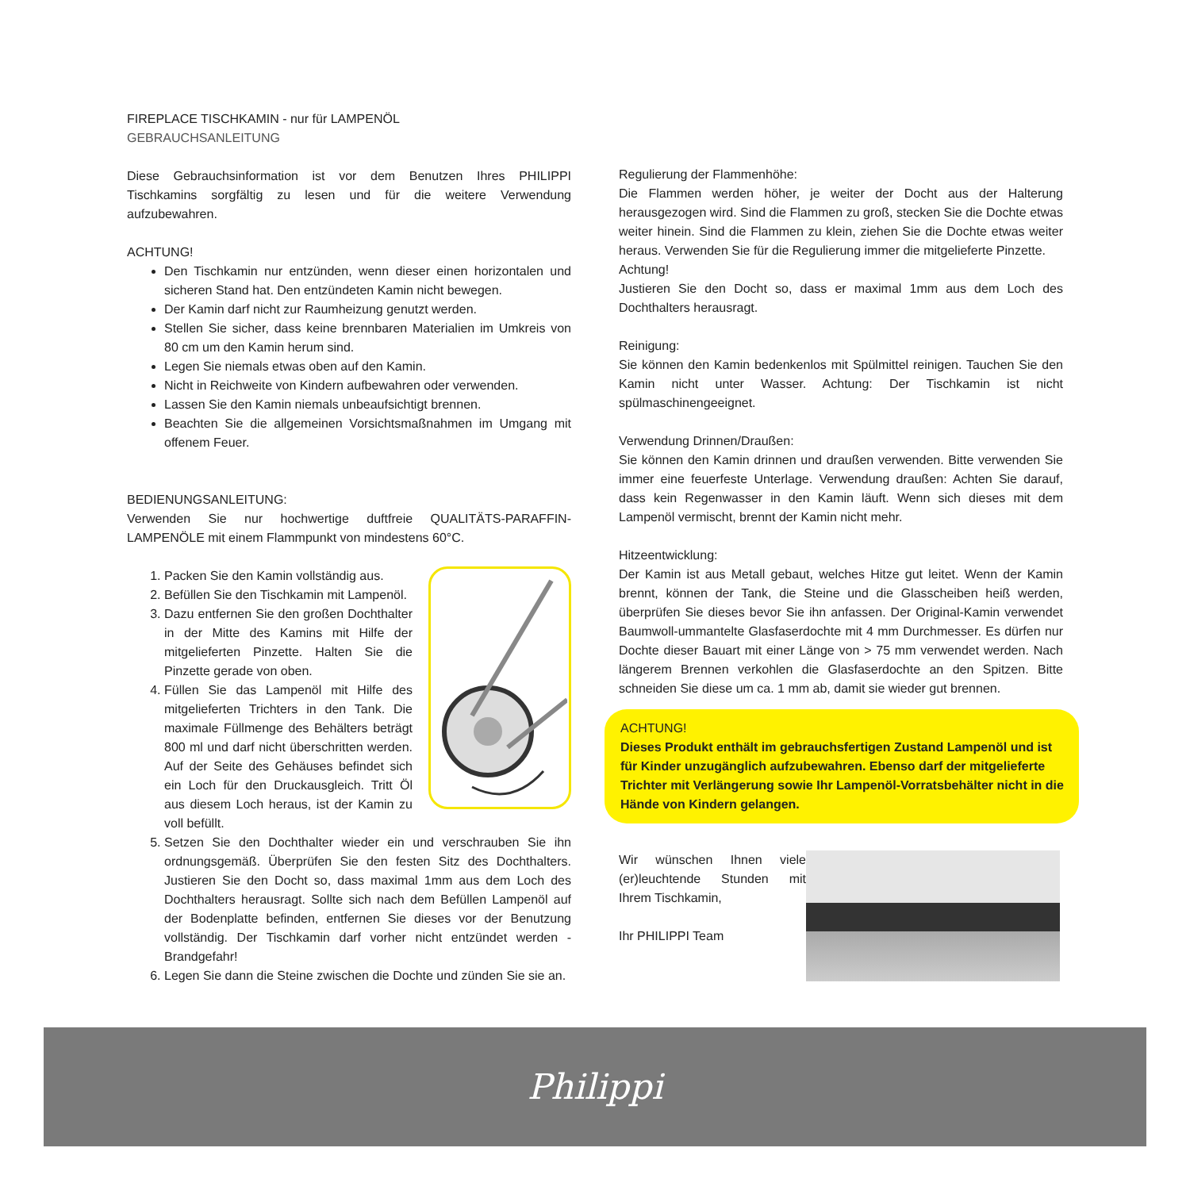FIREPLACE TISCHKAMIN - nur für LAMPENÖL
GEBRAUCHSANLEITUNG
Diese Gebrauchsinformation ist vor dem Benutzen Ihres PHILIPPI Tischkamins sorgfältig zu lesen und für die weitere Verwendung aufzubewahren.
ACHTUNG!
Den Tischkamin nur entzünden, wenn dieser einen horizontalen und sicheren Stand hat. Den entzündeten Kamin nicht bewegen.
Der Kamin darf nicht zur Raumheizung genutzt werden.
Stellen Sie sicher, dass keine brennbaren Materialien im Umkreis von 80 cm um den Kamin herum sind.
Legen Sie niemals etwas oben auf den Kamin.
Nicht in Reichweite von Kindern aufbewahren oder verwenden.
Lassen Sie den Kamin niemals unbeaufsichtigt brennen.
Beachten Sie die allgemeinen Vorsichtsmaßnahmen im Umgang mit offenem Feuer.
BEDIENUNGSANLEITUNG:
Verwenden Sie nur hochwertige duftfreie QUALITÄTS-PARAFFIN-LAMPENÖLE mit einem Flammpunkt von mindestens 60°C.
1. Packen Sie den Kamin vollständig aus.
2. Befüllen Sie den Tischkamin mit Lampenöl.
3. Dazu entfernen Sie den großen Dochthalter in der Mitte des Kamins mit Hilfe der mitgelieferten Pinzette. Halten Sie die Pinzette gerade von oben.
4. Füllen Sie das Lampenöl mit Hilfe des mitgelieferten Trichters in den Tank. Die maximale Füllmenge des Behälters beträgt 800 ml und darf nicht überschritten werden. Auf der Seite des Gehäuses befindet sich ein Loch für den Druckausgleich. Tritt Öl aus diesem Loch heraus, ist der Kamin zu voll befüllt.
5. Setzen Sie den Dochthalter wieder ein und verschrauben Sie ihn ordnungsgemäß. Überprüfen Sie den festen Sitz des Dochthalters. Justieren Sie den Docht so, dass maximal 1mm aus dem Loch des Dochthalters herausragt. Sollte sich nach dem Befüllen Lampenöl auf der Bodenplatte befinden, entfernen Sie dieses vor der Benutzung vollständig. Der Tischkamin darf vorher nicht entzündet werden - Brandgefahr!
6. Legen Sie dann die Steine zwischen die Dochte und zünden Sie sie an.
Regulierung der Flammenhöhe:
Die Flammen werden höher, je weiter der Docht aus der Halterung herausgezogen wird. Sind die Flammen zu groß, stecken Sie die Dochte etwas weiter hinein. Sind die Flammen zu klein, ziehen Sie die Dochte etwas weiter heraus. Verwenden Sie für die Regulierung immer die mitgelieferte Pinzette.
Achtung!
Justieren Sie den Docht so, dass er maximal 1mm aus dem Loch des Dochthalters herausragt.
Reinigung:
Sie können den Kamin bedenkenlos mit Spülmittel reinigen. Tauchen Sie den Kamin nicht unter Wasser. Achtung: Der Tischkamin ist nicht spülmaschinengeeignet.
Verwendung Drinnen/Draußen:
Sie können den Kamin drinnen und draußen verwenden. Bitte verwenden Sie immer eine feuerfeste Unterlage. Verwendung draußen: Achten Sie darauf, dass kein Regenwasser in den Kamin läuft. Wenn sich dieses mit dem Lampenöl vermischt, brennt der Kamin nicht mehr.
Hitzeentwicklung:
Der Kamin ist aus Metall gebaut, welches Hitze gut leitet. Wenn der Kamin brennt, können der Tank, die Steine und die Glasscheiben heiß werden, überprüfen Sie dieses bevor Sie ihn anfassen. Der Original-Kamin verwendet Baumwoll-ummantelte Glasfaserdochte mit 4 mm Durchmesser. Es dürfen nur Dochte dieser Bauart mit einer Länge von > 75 mm verwendet werden. Nach längerem Brennen verkohlen die Glasfaserdochte an den Spitzen. Bitte schneiden Sie diese um ca. 1 mm ab, damit sie wieder gut brennen.
ACHTUNG!
Dieses Produkt enthält im gebrauchsfertigen Zustand Lampenöl und ist für Kinder unzugänglich aufzubewahren. Ebenso darf der mitgelieferte Trichter mit Verlängerung sowie Ihr Lampenöl-Vorratsbehälter nicht in die Hände von Kindern gelangen.
Wir wünschen Ihnen viele (er)leuchtende Stunden mit Ihrem Tischkamin,
Ihr PHILIPPI Team
Philippi